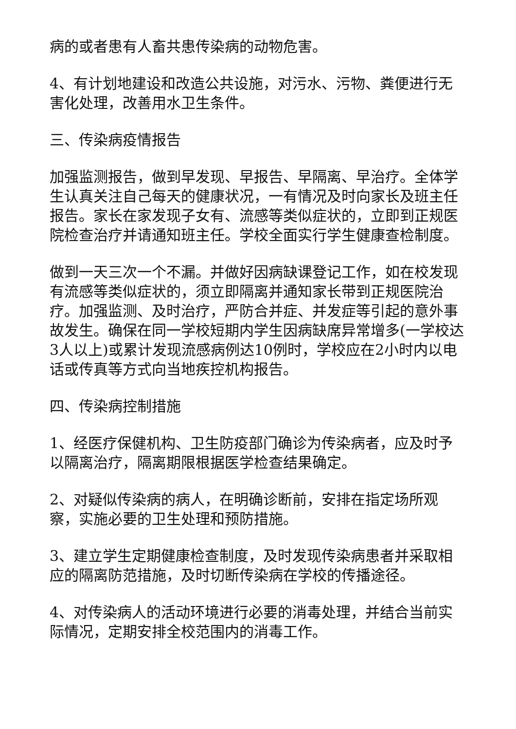病的或者患有人畜共患传染病的动物危害。
4、有计划地建设和改造公共设施，对污水、污物、粪便进行无害化处理，改善用水卫生条件。
三、传染病疫情报告
加强监测报告，做到早发现、早报告、早隔离、早治疗。全体学生认真关注自己每天的健康状况，一有情况及时向家长及班主任报告。家长在家发现子女有、流感等类似症状的，立即到正规医院检查治疗并请通知班主任。学校全面实行学生健康查检制度。
做到一天三次一个不漏。并做好因病缺课登记工作，如在校发现有流感等类似症状的，须立即隔离并通知家长带到正规医院治疗。加强监测、及时治疗，严防合并症、并发症等引起的意外事故发生。确保在同一学校短期内学生因病缺席异常增多(一学校达3人以上)或累计发现流感病例达10例时，学校应在2小时内以电话或传真等方式向当地疾控机构报告。
四、传染病控制措施
1、经医疗保健机构、卫生防疫部门确诊为传染病者，应及时予以隔离治疗，隔离期限根据医学检查结果确定。
2、对疑似传染病的病人，在明确诊断前，安排在指定场所观察，实施必要的卫生处理和预防措施。
3、建立学生定期健康检查制度，及时发现传染病患者并采取相应的隔离防范措施，及时切断传染病在学校的传播途径。
4、对传染病人的活动环境进行必要的消毒处理，并结合当前实际情况，定期安排全校范围内的消毒工作。